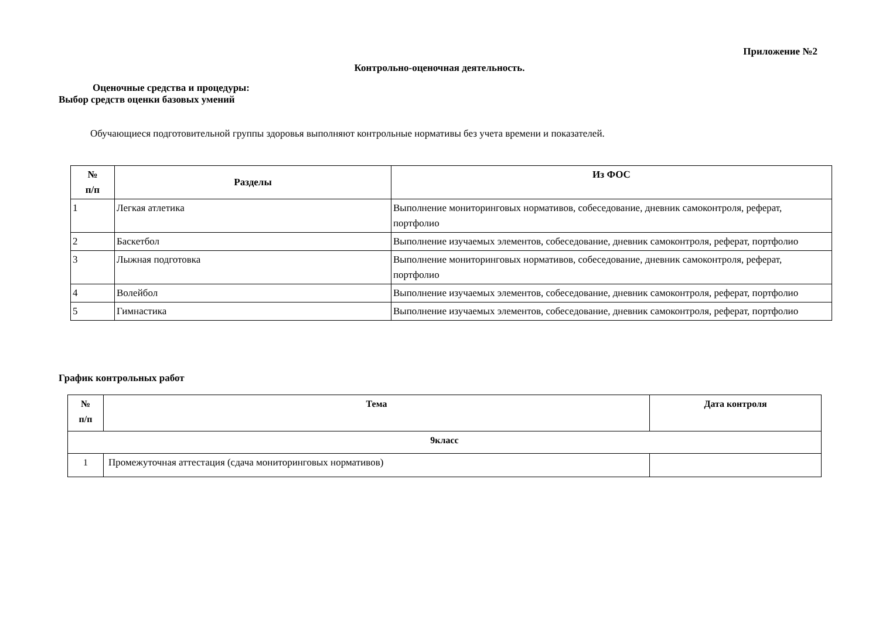Приложение №2
Контрольно-оценочная деятельность.
Оценочные средства и процедуры:
Выбор средств оценки базовых умений
Обучающиеся подготовительной группы здоровья выполняют контрольные нормативы без учета времени и показателей.
| № п/п | Разделы | Из ФОС |
| --- | --- | --- |
| 1 | Легкая атлетика | Выполнение мониторинговых нормативов, собеседование, дневник самоконтроля, реферат, портфолио |
| 2 | Баскетбол | Выполнение изучаемых элементов, собеседование, дневник самоконтроля, реферат, портфолио |
| 3 | Лыжная подготовка | Выполнение мониторинговых нормативов, собеседование, дневник самоконтроля, реферат, портфолио |
| 4 | Волейбол | Выполнение изучаемых элементов, собеседование, дневник самоконтроля, реферат, портфолио |
| 5 | Гимнастика | Выполнение изучаемых элементов, собеседование, дневник самоконтроля, реферат, портфолио |
График контрольных работ
| № п/п | Тема | Дата контроля |
| --- | --- | --- |
| 9класс | | |
| 1 | Промежуточная аттестация (сдача мониторинговых нормативов) | |